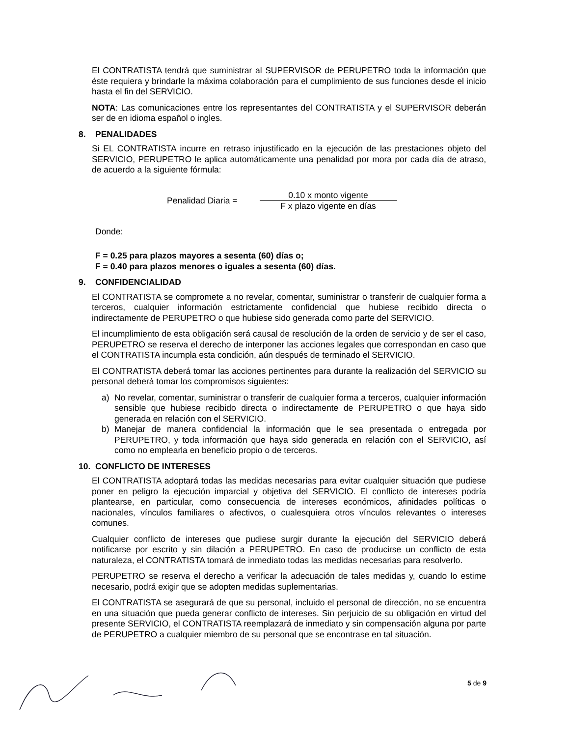El CONTRATISTA tendrá que suministrar al SUPERVISOR de PERUPETRO toda la información que éste requiera y brindarle la máxima colaboración para el cumplimiento de sus funciones desde el inicio hasta el fin del SERVICIO.
NOTA: Las comunicaciones entre los representantes del CONTRATISTA y el SUPERVISOR deberán ser de en idioma español o ingles.
8. PENALIDADES
Si EL CONTRATISTA incurre en retraso injustificado en la ejecución de las prestaciones objeto del SERVICIO, PERUPETRO le aplica automáticamente una penalidad por mora por cada día de atraso, de acuerdo a la siguiente fórmula:
Penalidad Diaria =
0.10 x monto vigente
F x plazo vigente en días
Donde:
F = 0.25 para plazos mayores a sesenta (60) días o;
F = 0.40 para plazos menores o iguales a sesenta (60) días.
9. CONFIDENCIALIDAD
El CONTRATISTA se compromete a no revelar, comentar, suministrar o transferir de cualquier forma a terceros, cualquier información estrictamente confidencial que hubiese recibido directa o indirectamente de PERUPETRO o que hubiese sido generada como parte del SERVICIO.
El incumplimiento de esta obligación será causal de resolución de la orden de servicio y de ser el caso, PERUPETRO se reserva el derecho de interponer las acciones legales que correspondan en caso que el CONTRATISTA incumpla esta condición, aún después de terminado el SERVICIO.
El CONTRATISTA deberá tomar las acciones pertinentes para durante la realización del SERVICIO su personal deberá tomar los compromisos siguientes:
a) No revelar, comentar, suministrar o transferir de cualquier forma a terceros, cualquier información sensible que hubiese recibido directa o indirectamente de PERUPETRO o que haya sido generada en relación con el SERVICIO.
b) Manejar de manera confidencial la información que le sea presentada o entregada por PERUPETRO, y toda información que haya sido generada en relación con el SERVICIO, así como no emplearla en beneficio propio o de terceros.
10. CONFLICTO DE INTERESES
El CONTRATISTA adoptará todas las medidas necesarias para evitar cualquier situación que pudiese poner en peligro la ejecución imparcial y objetiva del SERVICIO. El conflicto de intereses podría plantearse, en particular, como consecuencia de intereses económicos, afinidades políticas o nacionales, vínculos familiares o afectivos, o cualesquiera otros vínculos relevantes o intereses comunes.
Cualquier conflicto de intereses que pudiese surgir durante la ejecución del SERVICIO deberá notificarse por escrito y sin dilación a PERUPETRO. En caso de producirse un conflicto de esta naturaleza, el CONTRATISTA tomará de inmediato todas las medidas necesarias para resolverlo.
PERUPETRO se reserva el derecho a verificar la adecuación de tales medidas y, cuando lo estime necesario, podrá exigir que se adopten medidas suplementarias.
El CONTRATISTA se asegurará de que su personal, incluido el personal de dirección, no se encuentra en una situación que pueda generar conflicto de intereses. Sin perjuicio de su obligación en virtud del presente SERVICIO, el CONTRATISTA reemplazará de inmediato y sin compensación alguna por parte de PERUPETRO a cualquier miembro de su personal que se encontrase en tal situación.
5 de 9